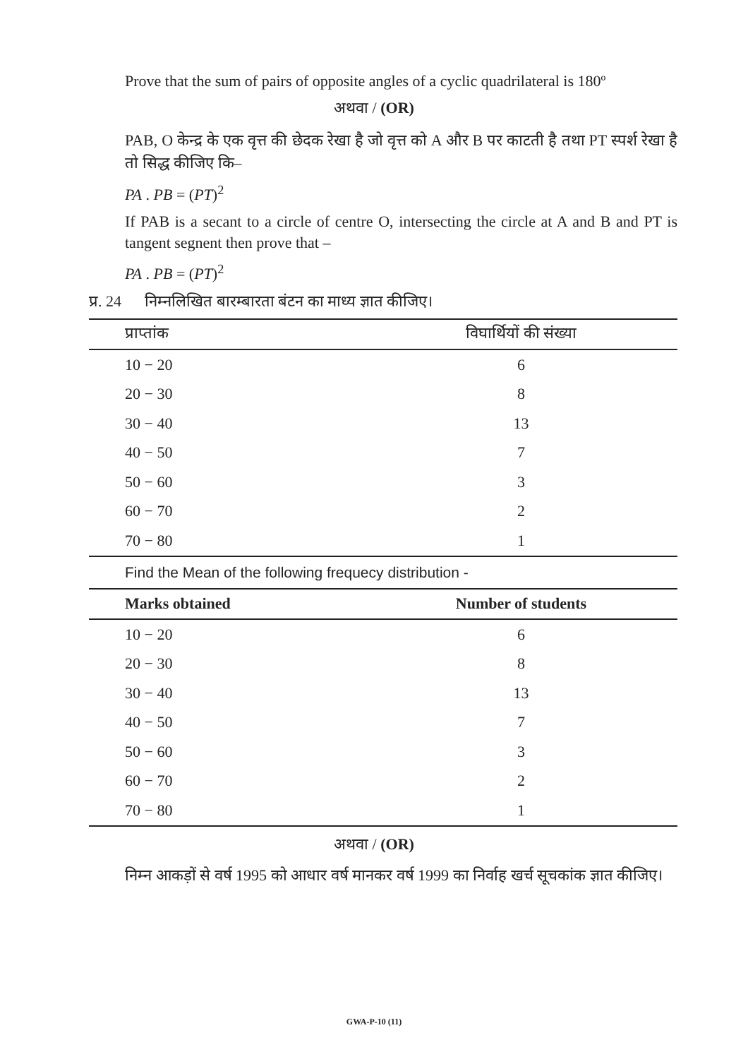Prove that the sum of pairs of opposite angles of a cyclic quadrilateral is 180º
अथवा / (OR)
PAB, O केन्द्र के एक वृत्त की छेदक रेखा है जो वृत्त को A और B पर काटती है तथा PT स्पर्श रेखा है तो सिद्ध कीजिए कि–
PA . PB = (PT)<sup>2</sup>
If PAB is a secant to a circle of centre O, intersecting the circle at A and B and PT is tangent segnent then prove that –
PA . PB = (PT)<sup>2</sup>
प्र. 24 निम्नलिखित बारम्बारता बंटन का माध्य ज्ञात कीजिए।
| प्राप्तांक | विघार्थियों की संख्या |
| --- | --- |
| 10 − 20 | 6 |
| 20 − 30 | 8 |
| 30 − 40 | 13 |
| 40 − 50 | 7 |
| 50 − 60 | 3 |
| 60 − 70 | 2 |
| 70 − 80 | 1 |
Find the Mean of the following frequecy distribution -
| Marks obtained | Number of students |
| --- | --- |
| 10 − 20 | 6 |
| 20 − 30 | 8 |
| 30 − 40 | 13 |
| 40 − 50 | 7 |
| 50 − 60 | 3 |
| 60 − 70 | 2 |
| 70 − 80 | 1 |
अथवा / (OR)
निम्न आकड़ों से वर्ष 1995 को आधार वर्ष मानकर वर्ष 1999 का निर्वाह खर्च सूचकांक ज्ञात कीजिए।
GWA-P-10 (11)